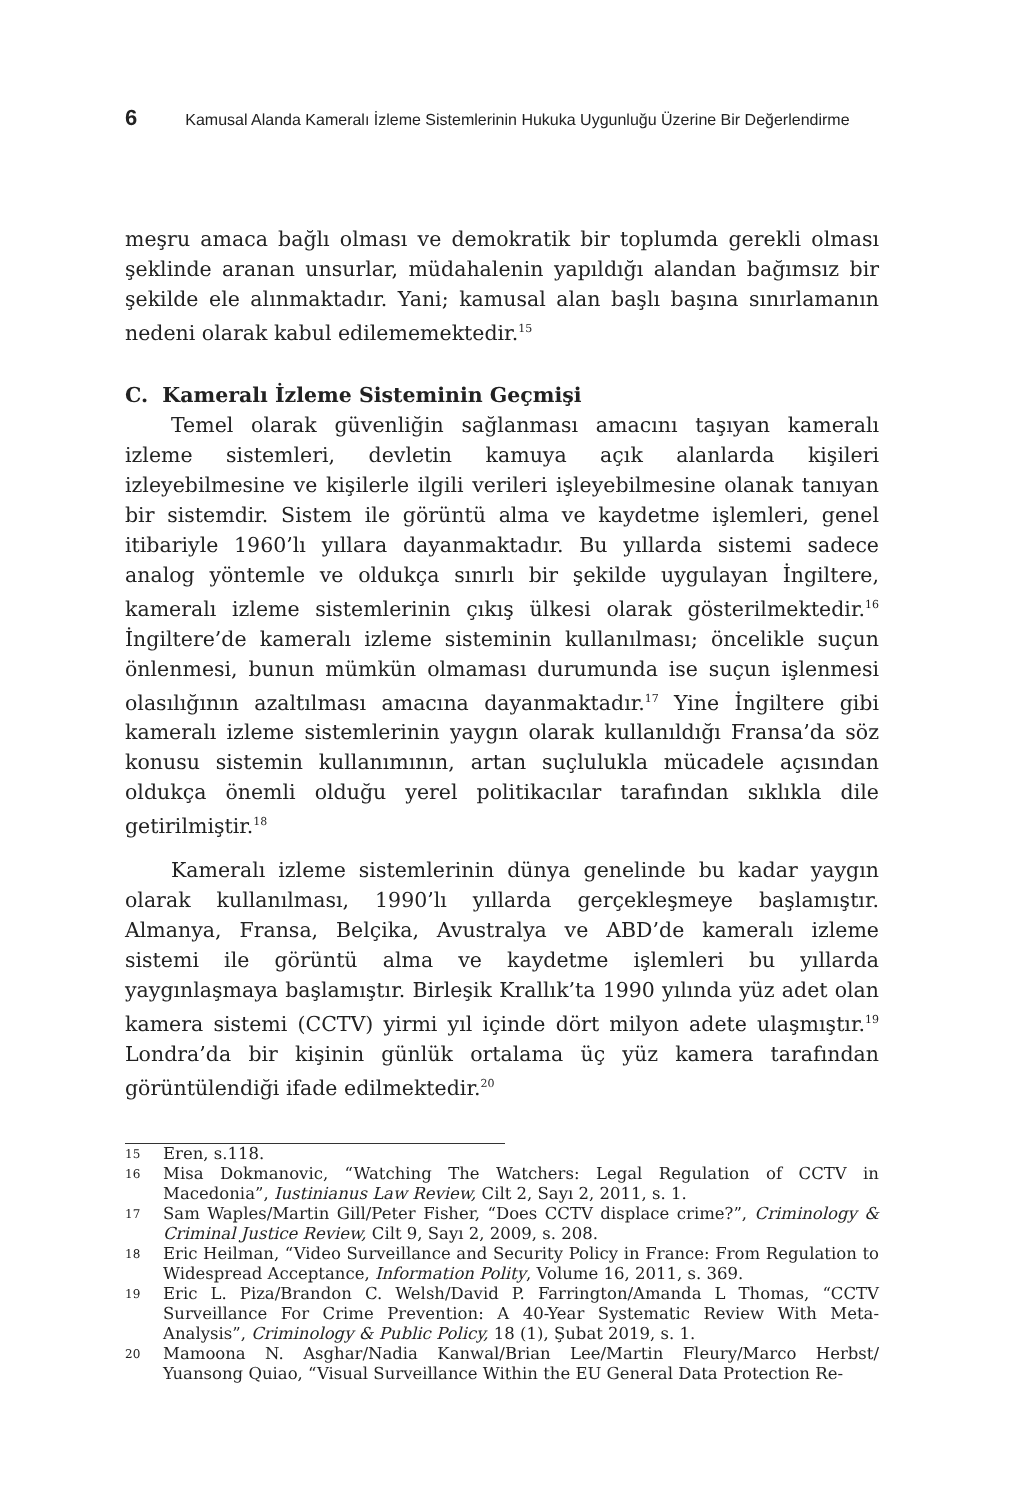6 Kamusal Alanda Kameralı İzleme Sistemlerinin Hukuka Uygunluğu Üzerine Bir Değerlendirme
meşru amaca bağlı olması ve demokratik bir toplumda gerekli olması şeklinde aranan unsurlar, müdahalenin yapıldığı alandan bağımsız bir şekilde ele alınmaktadır. Yani; kamusal alan başlı başına sınırlamanın nedeni olarak kabul edilememektedir.<sup>15</sup>
C. Kameralı İzleme Sisteminin Geçmişi
Temel olarak güvenliğin sağlanması amacını taşıyan kameralı izleme sistemleri, devletin kamuya açık alanlarda kişileri izleyebilmesine ve kişilerle ilgili verileri işleyebilmesine olanak tanıyan bir sistemdir. Sistem ile görüntü alma ve kaydetme işlemleri, genel itibariyle 1960’lı yıllara dayanmaktadır. Bu yıllarda sistemi sadece analog yöntemle ve oldukça sınırlı bir şekilde uygulayan İngiltere, kameralı izleme sistemlerinin çıkış ülkesi olarak gösterilmektedir.<sup>16</sup> İngiltere’de kameralı izleme sisteminin kullanılması; öncelikle suçun önlenmesi, bunun mümkün olmaması durumunda ise suçun işlenmesi olasılığının azaltılması amacına dayanmaktadır.<sup>17</sup> Yine İngiltere gibi kameralı izleme sistemlerinin yaygın olarak kullanıldığı Fransa’da söz konusu sistemin kullanımının, artan suçlulukla mücadele açısından oldukça önemli olduğu yerel politikacılar tarafından sıklıkla dile getirilmiştir.<sup>18</sup>
Kameralı izleme sistemlerinin dünya genelinde bu kadar yaygın olarak kullanılması, 1990’lı yıllarda gerçekleşmeye başlamıştır. Almanya, Fransa, Belçika, Avustralya ve ABD’de kameralı izleme sistemi ile görüntü alma ve kaydetme işlemleri bu yıllarda yaygınlaşmaya başlamıştır. Birleşik Krallık’ta 1990 yılında yüz adet olan kamera sistemi (CCTV) yirmi yıl içinde dört milyon adete ulaşmıştır.<sup>19</sup> Londra’da bir kişinin günlük ortalama üç yüz kamera tarafından görüntülendiği ifade edilmektedir.<sup>20</sup>
15 Eren, s.118.
16 Misa Dokmanovic, “Watching The Watchers: Legal Regulation of CCTV in Macedonia”, Iustinianus Law Review, Cilt 2, Sayı 2, 2011, s. 1.
17 Sam Waples/Martin Gill/Peter Fisher, “Does CCTV displace crime?”, Criminology & Criminal Justice Review, Cilt 9, Sayı 2, 2009, s. 208.
18 Eric Heilman, “Video Surveillance and Security Policy in France: From Regulation to Widespread Acceptance, Information Polity, Volume 16, 2011, s. 369.
19 Eric L. Piza/Brandon C. Welsh/David P. Farrington/Amanda L Thomas, “CCTV Surveillance For Crime Prevention: A 40-Year Systematic Review With Meta-Analysis”, Criminology & Public Policy, 18 (1), Şubat 2019, s. 1.
20 Mamoona N. Asghar/Nadia Kanwal/Brian Lee/Martin Fleury/Marco Herbst/ Yuansong Quiao, “Visual Surveillance Within the EU General Data Protection Re-